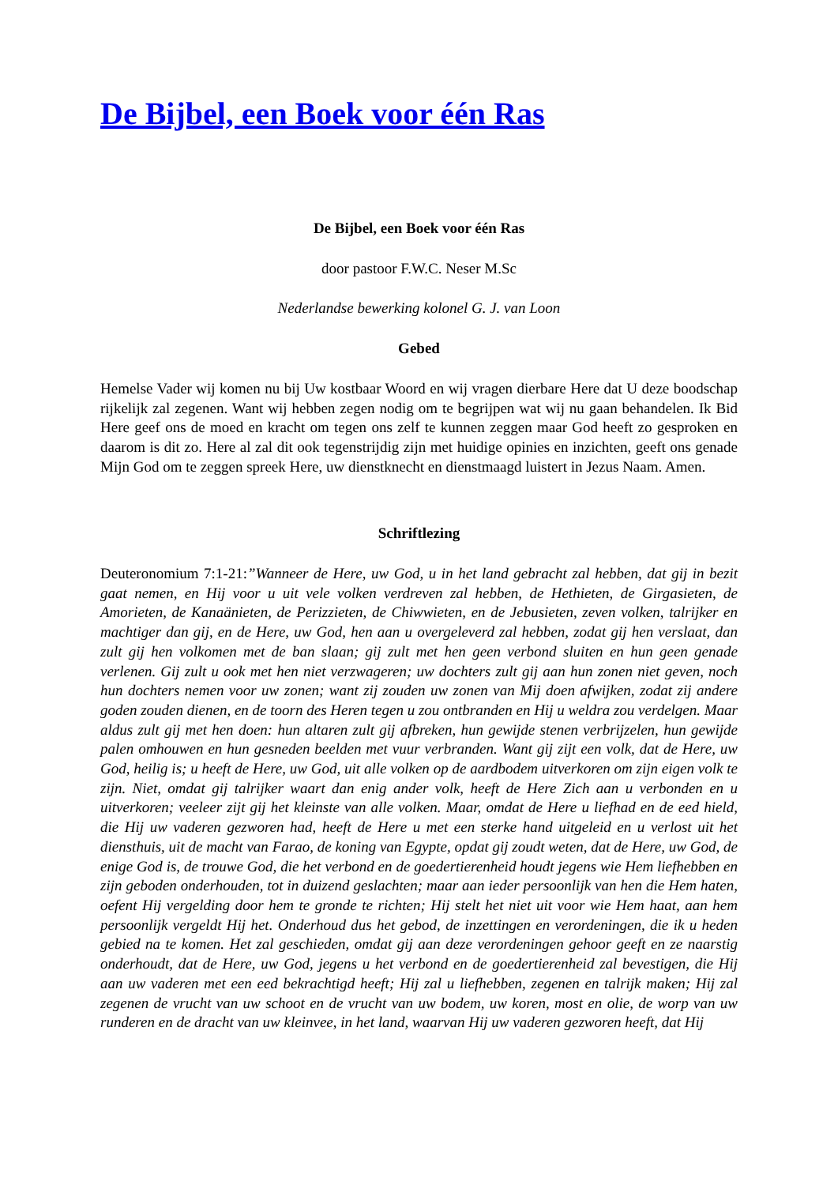De Bijbel, een Boek voor één Ras
De Bijbel, een Boek voor één Ras
door pastoor F.W.C. Neser M.Sc
Nederlandse bewerking kolonel G. J. van Loon
Gebed
Hemelse Vader wij komen nu bij Uw kostbaar Woord en wij vragen dierbare Here dat U deze boodschap rijkelijk zal zegenen. Want wij hebben zegen nodig om te begrijpen wat wij nu gaan behandelen. Ik Bid Here geef ons de moed en kracht om tegen ons zelf te kunnen zeggen maar God heeft zo gesproken en daarom is dit zo. Here al zal dit ook tegenstrijdig zijn met huidige opinies en inzichten, geeft ons genade Mijn God om te zeggen spreek Here, uw dienstknecht en dienstmaagd luistert in Jezus Naam. Amen.
Schriftlezing
Deuteronomium 7:1-21:”Wanneer de Here, uw God, u in het land gebracht zal hebben, dat gij in bezit gaat nemen, en Hij voor u uit vele volken verdreven zal hebben, de Hethieten, de Girgasieten, de Amorieten, de Kanaänieten, de Perizzieten, de Chiwwieten, en de Jebusieten, zeven volken, talrijker en machtiger dan gij, en de Here, uw God, hen aan u overgeleverd zal hebben, zodat gij hen verslaat, dan zult gij hen volkomen met de ban slaan; gij zult met hen geen verbond sluiten en hun geen genade verlenen. Gij zult u ook met hen niet verzwageren; uw dochters zult gij aan hun zonen niet geven, noch hun dochters nemen voor uw zonen; want zij zouden uw zonen van Mij doen afwijken, zodat zij andere goden zouden dienen, en de toorn des Heren tegen u zou ontbranden en Hij u weldra zou verdelgen. Maar aldus zult gij met hen doen: hun altaren zult gij afbreken, hun gewijde stenen verbrijzelen, hun gewijde palen omhouwen en hun gesneden beelden met vuur verbranden. Want gij zijt een volk, dat de Here, uw God, heilig is; u heeft de Here, uw God, uit alle volken op de aardbodem uitverkoren om zijn eigen volk te zijn. Niet, omdat gij talrijker waart dan enig ander volk, heeft de Here Zich aan u verbonden en u uitverkoren; veeleer zijt gij het kleinste van alle volken. Maar, omdat de Here u liefhad en de eed hield, die Hij uw vaderen gezworen had, heeft de Here u met een sterke hand uitgeleid en u verlost uit het diensthuis, uit de macht van Farao, de koning van Egypte, opdat gij zoudt weten, dat de Here, uw God, de enige God is, de trouwe God, die het verbond en de goedertierenheid houdt jegens wie Hem liefhebben en zijn geboden onderhouden, tot in duizend geslachten; maar aan ieder persoonlijk van hen die Hem haten, oefent Hij vergelding door hem te gronde te richten; Hij stelt het niet uit voor wie Hem haat, aan hem persoonlijk vergeldt Hij het. Onderhoud dus het gebod, de inzettingen en verordeningen, die ik u heden gebied na te komen. Het zal geschieden, omdat gij aan deze verordeningen gehoor geeft en ze naarstig onderhoudt, dat de Here, uw God, jegens u het verbond en de goedertierenheid zal bevestigen, die Hij aan uw vaderen met een eed bekrachtigd heeft; Hij zal u liefhebben, zegenen en talrijk maken; Hij zal zegenen de vrucht van uw schoot en de vrucht van uw bodem, uw koren, most en olie, de worp van uw runderen en de dracht van uw kleinvee, in het land, waarvan Hij uw vaderen gezworen heeft, dat Hij